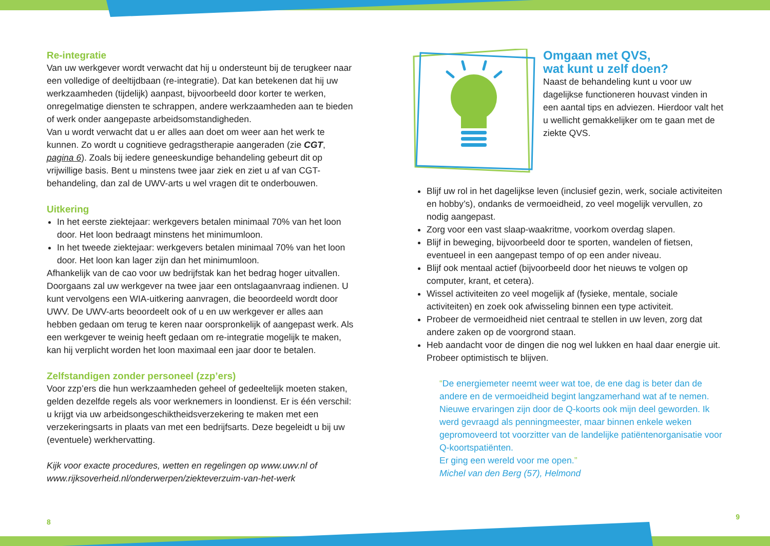Re-integratie
Van uw werkgever wordt verwacht dat hij u ondersteunt bij de terugkeer naar een volledige of deeltijdbaan (re-integratie). Dat kan betekenen dat hij uw werkzaamheden (tijdelijk) aanpast, bijvoorbeeld door korter te werken, onregelmatige diensten te schrappen, andere werkzaamheden aan te bieden of werk onder aangepaste arbeidsomstandigheden.
Van u wordt verwacht dat u er alles aan doet om weer aan het werk te kunnen. Zo wordt u cognitieve gedragstherapie aangeraden (zie CGT, pagina 6). Zoals bij iedere geneeskundige behandeling gebeurt dit op vrijwillige basis. Bent u minstens twee jaar ziek en ziet u af van CGT-behandeling, dan zal de UWV-arts u wel vragen dit te onderbouwen.
Uitkering
In het eerste ziektejaar: werkgevers betalen minimaal 70% van het loon door. Het loon bedraagt minstens het minimumloon.
In het tweede ziektejaar: werkgevers betalen minimaal 70% van het loon door. Het loon kan lager zijn dan het minimumloon.
Afhankelijk van de cao voor uw bedrijfstak kan het bedrag hoger uitvallen. Doorgaans zal uw werkgever na twee jaar een ontslagaanvraag indienen. U kunt vervolgens een WIA-uitkering aanvragen, die beoordeeld wordt door UWV. De UWV-arts beoordeelt ook of u en uw werkgever er alles aan hebben gedaan om terug te keren naar oorspronkelijk of aangepast werk. Als een werkgever te weinig heeft gedaan om re-integratie mogelijk te maken, kan hij verplicht worden het loon maximaal een jaar door te betalen.
Zelfstandigen zonder personeel (zzp’ers)
Voor zzp’ers die hun werkzaamheden geheel of gedeeltelijk moeten staken, gelden dezelfde regels als voor werknemers in loondienst. Er is één verschil: u krijgt via uw arbeidsongeschiktheidsverzekering te maken met een verzekeringsarts in plaats van met een bedrijfsarts. Deze begeleidt u bij uw (eventuele) werkhervatting.
Kijk voor exacte procedures, wetten en regelingen op www.uwv.nl of www.rijksoverheid.nl/onderwerpen/ziekteverzuim-van-het-werk
8
Omgaan met QVS,
wat kunt u zelf doen?
Naast de behandeling kunt u voor uw dagelijkse functioneren houvast vinden in een aantal tips en adviezen. Hierdoor valt het u wellicht gemakkelijker om te gaan met de ziekte QVS.
Blijf uw rol in het dagelijkse leven (inclusief gezin, werk, sociale activiteiten en hobby’s), ondanks de vermoeidheid, zo veel mogelijk vervullen, zo nodig aangepast.
Zorg voor een vast slaap-waakritme, voorkom overdag slapen.
Blijf in beweging, bijvoorbeeld door te sporten, wandelen of fietsen, eventueel in een aangepast tempo of op een ander niveau.
Blijf ook mentaal actief (bijvoorbeeld door het nieuws te volgen op computer, krant, et cetera).
Wissel activiteiten zo veel mogelijk af (fysieke, mentale, sociale activiteiten) en zoek ook afwisseling binnen een type activiteit.
Probeer de vermoeidheid niet centraal te stellen in uw leven, zorg dat andere zaken op de voorgrond staan.
Heb aandacht voor de dingen die nog wel lukken en haal daar energie uit. Probeer optimistisch te blijven.
“De energiemeter neemt weer wat toe, de ene dag is beter dan de andere en de vermoeidheid begint langzamerhand wat af te nemen.
Nieuwe ervaringen zijn door de Q-koorts ook mijn deel geworden. Ik werd gevraagd als penningmeester, maar binnen enkele weken gepromoveerd tot voorzitter van de landelijke patiëntenorganisatie voor Q-koortspatiënten.
Er ging een wereld voor me open.”
Michel van den Berg (57), Helmond
9